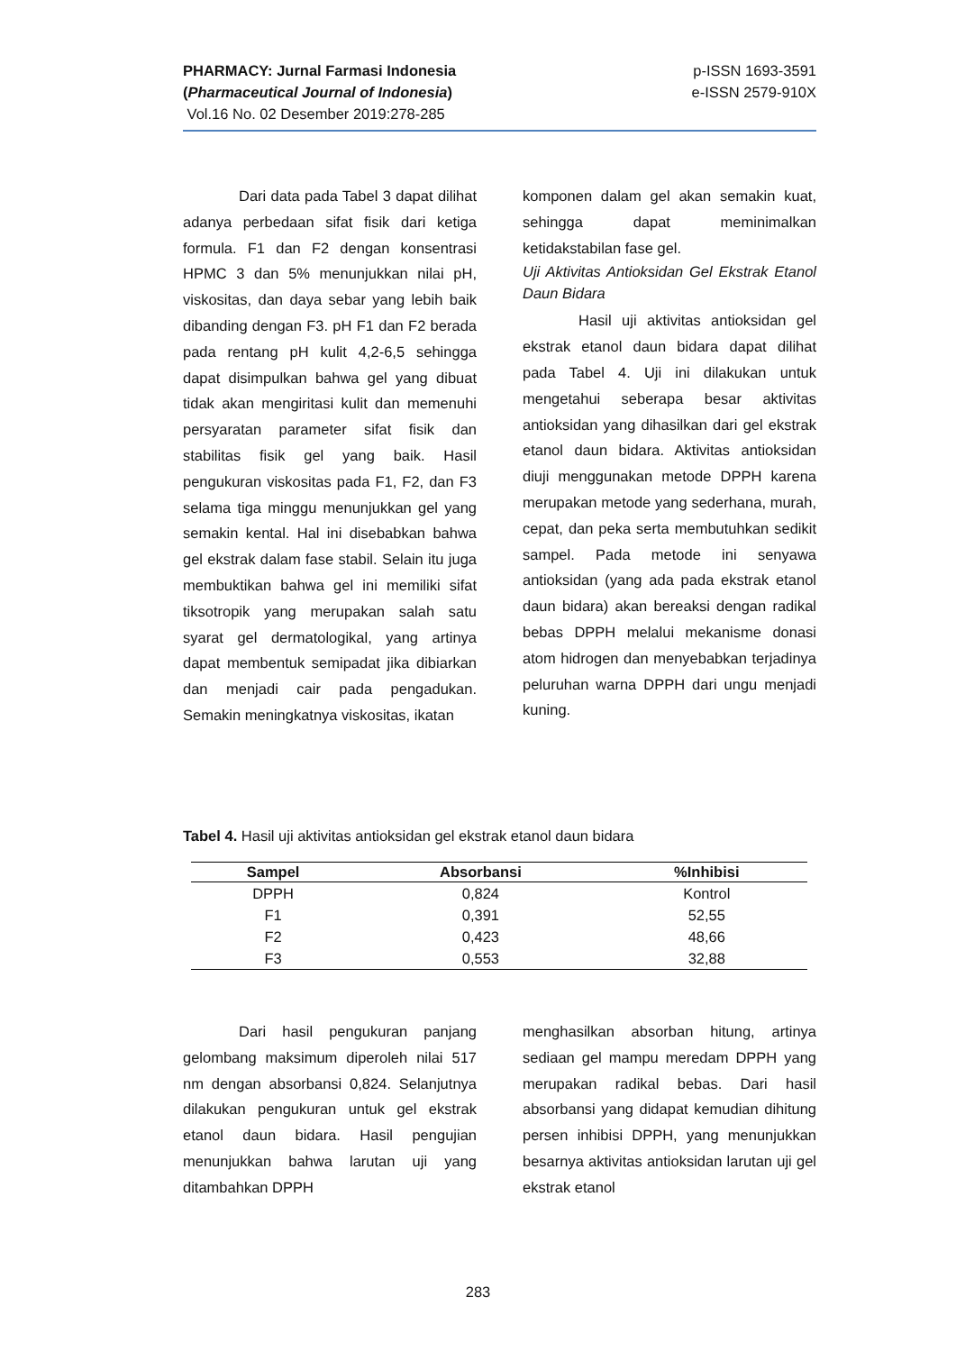PHARMACY: Jurnal Farmasi Indonesia
(Pharmaceutical Journal of Indonesia)
Vol.16 No. 02 Desember 2019:278-285
p-ISSN 1693-3591
e-ISSN 2579-910X
Dari data pada Tabel 3 dapat dilihat adanya perbedaan sifat fisik dari ketiga formula. F1 dan F2 dengan konsentrasi HPMC 3 dan 5% menunjukkan nilai pH, viskositas, dan daya sebar yang lebih baik dibanding dengan F3. pH F1 dan F2 berada pada rentang pH kulit 4,2-6,5 sehingga dapat disimpulkan bahwa gel yang dibuat tidak akan mengiritasi kulit dan memenuhi persyaratan parameter sifat fisik dan stabilitas fisik gel yang baik. Hasil pengukuran viskositas pada F1, F2, dan F3 selama tiga minggu menunjukkan gel yang semakin kental. Hal ini disebabkan bahwa gel ekstrak dalam fase stabil. Selain itu juga membuktikan bahwa gel ini memiliki sifat tiksotropik yang merupakan salah satu syarat gel dermatologikal, yang artinya dapat membentuk semipadat jika dibiarkan dan menjadi cair pada pengadukan. Semakin meningkatnya viskositas, ikatan
komponen dalam gel akan semakin kuat, sehingga dapat meminimalkan ketidakstabilan fase gel.
Uji Aktivitas Antioksidan Gel Ekstrak Etanol Daun Bidara
Hasil uji aktivitas antioksidan gel ekstrak etanol daun bidara dapat dilihat pada Tabel 4. Uji ini dilakukan untuk mengetahui seberapa besar aktivitas antioksidan yang dihasilkan dari gel ekstrak etanol daun bidara. Aktivitas antioksidan diuji menggunakan metode DPPH karena merupakan metode yang sederhana, murah, cepat, dan peka serta membutuhkan sedikit sampel. Pada metode ini senyawa antioksidan (yang ada pada ekstrak etanol daun bidara) akan bereaksi dengan radikal bebas DPPH melalui mekanisme donasi atom hidrogen dan menyebabkan terjadinya peluruhan warna DPPH dari ungu menjadi kuning.
Tabel 4. Hasil uji aktivitas antioksidan gel ekstrak etanol daun bidara
| Sampel | Absorbansi | %Inhibisi |
| --- | --- | --- |
| DPPH | 0,824 | Kontrol |
| F1 | 0,391 | 52,55 |
| F2 | 0,423 | 48,66 |
| F3 | 0,553 | 32,88 |
Dari hasil pengukuran panjang gelombang maksimum diperoleh nilai 517 nm dengan absorbansi 0,824. Selanjutnya dilakukan pengukuran untuk gel ekstrak etanol daun bidara. Hasil pengujian menunjukkan bahwa larutan uji yang ditambahkan DPPH
menghasilkan absorban hitung, artinya sediaan gel mampu meredam DPPH yang merupakan radikal bebas. Dari hasil absorbansi yang didapat kemudian dihitung persen inhibisi DPPH, yang menunjukkan besarnya aktivitas antioksidan larutan uji gel ekstrak etanol
283